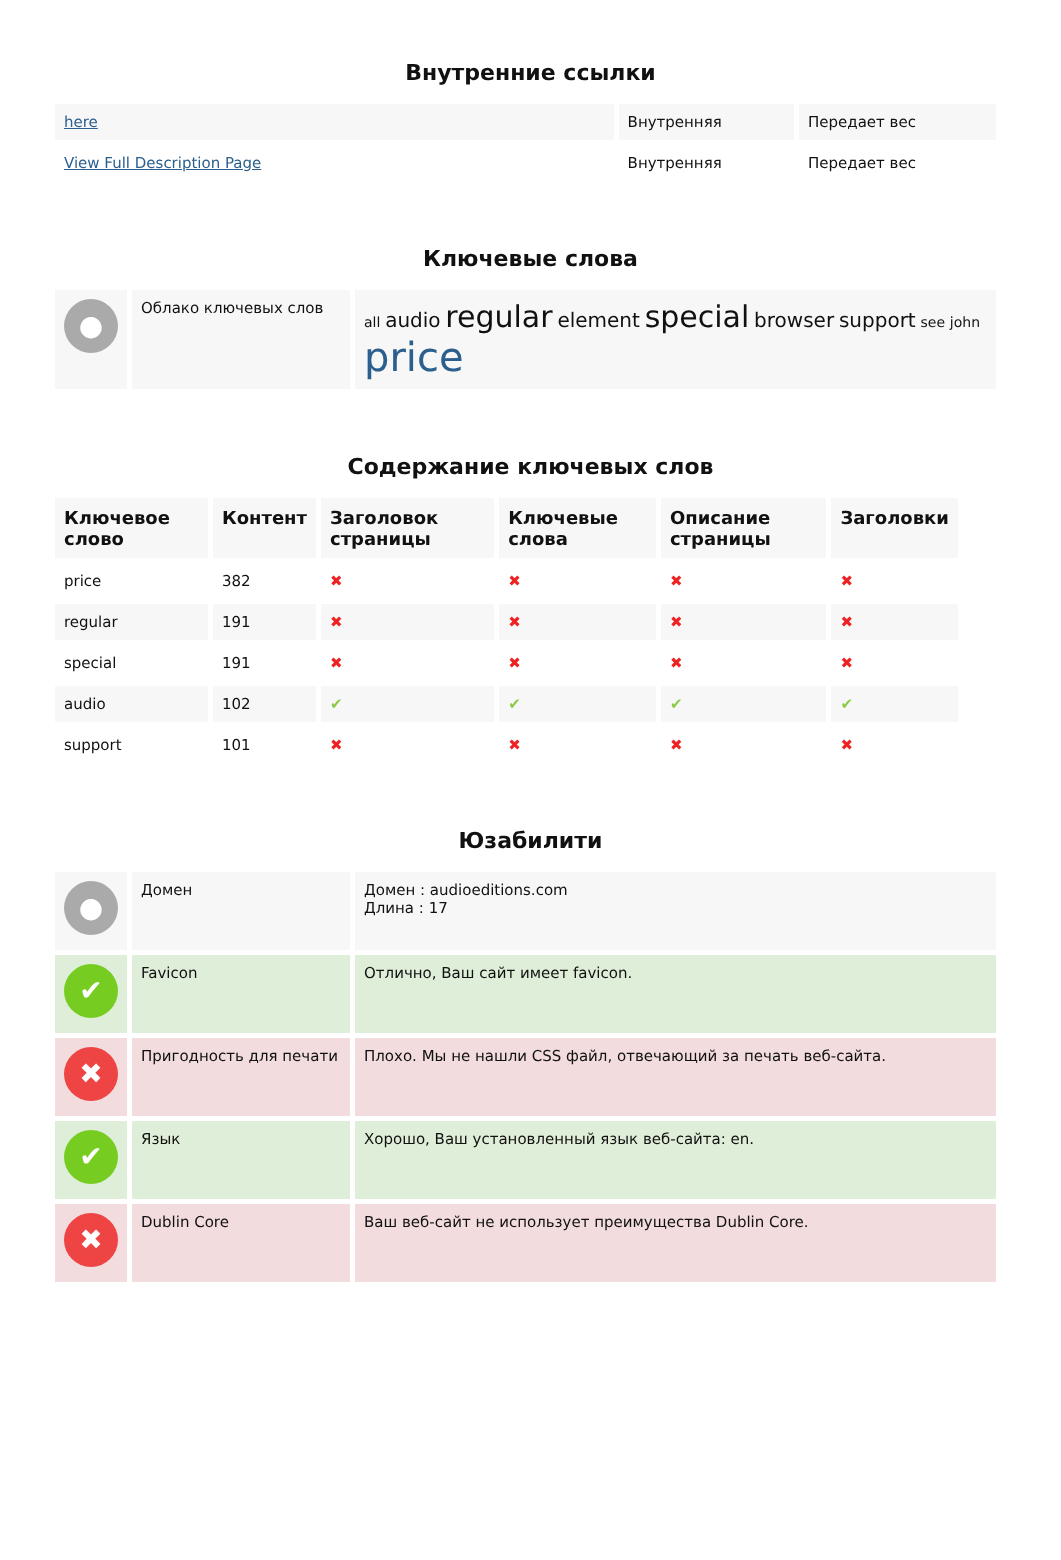Внутренние ссылки
| here | Внутренняя | Передает вес |
| View Full Description Page | Внутренняя | Передает вес |
Ключевые слова
| ● | Облако ключевых слов | all audio regular element special browser support see john price |
Содержание ключевых слов
| Ключевое слово | Контент | Заголовок страницы | Ключевые слова | Описание страницы | Заголовки |
| --- | --- | --- | --- | --- | --- |
| price | 382 | ✖ | ✖ | ✖ | ✖ |
| regular | 191 | ✖ | ✖ | ✖ | ✖ |
| special | 191 | ✖ | ✖ | ✖ | ✖ |
| audio | 102 | ✔ | ✔ | ✔ | ✔ |
| support | 101 | ✖ | ✖ | ✖ | ✖ |
Юзабилити
| ● | Домен | Домен : audioeditions.com Длина : 17 |
| ✔ | Favicon | Отлично, Ваш сайт имеет favicon. |
| ✖ | Пригодность для печати | Плохо. Мы не нашли CSS файл, отвечающий за печать веб-сайта. |
| ✔ | Язык | Хорошо, Ваш установленный язык веб-сайта: en. |
| ✖ | Dublin Core | Ваш веб-сайт не использует преимущества Dublin Core. |